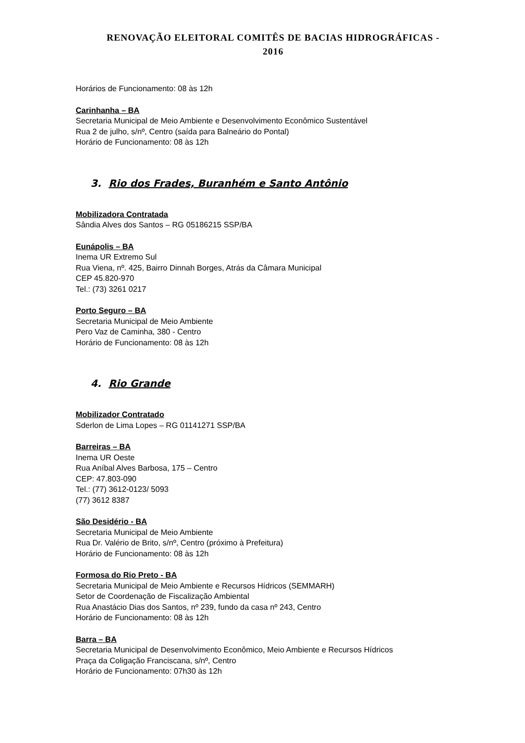RENOVAÇÃO ELEITORAL COMITÊS DE BACIAS HIDROGRÁFICAS -
2016
Horários de Funcionamento: 08 às 12h
Carinhanha – BA
Secretaria Municipal de Meio Ambiente e Desenvolvimento Econômico Sustentável
Rua 2 de julho, s/nº, Centro (saída para Balneário do Pontal)
Horário de Funcionamento: 08 às 12h
3. Rio dos Frades, Buranhém e Santo Antônio
Mobilizadora Contratada
Sândia Alves dos Santos – RG 05186215 SSP/BA
Eunápolis – BA
Inema UR Extremo Sul
Rua Viena, nº. 425, Bairro Dinnah Borges, Atrás da Câmara Municipal
CEP 45.820-970
Tel.: (73) 3261 0217
Porto Seguro – BA
Secretaria Municipal de Meio Ambiente
Pero Vaz de Caminha, 380 - Centro
Horário de Funcionamento: 08 às 12h
4. Rio Grande
Mobilizador Contratado
Sderlon de Lima Lopes – RG 01141271 SSP/BA
Barreiras – BA
Inema UR Oeste
Rua Aníbal Alves Barbosa, 175 – Centro
CEP: 47.803-090
Tel.: (77) 3612-0123/ 5093
(77) 3612 8387
São Desidério - BA
Secretaria Municipal de Meio Ambiente
Rua Dr. Valério de Brito, s/nº, Centro (próximo à Prefeitura)
Horário de Funcionamento: 08 às 12h
Formosa do Rio Preto - BA
Secretaria Municipal de Meio Ambiente e Recursos Hídricos (SEMMARH)
Setor de Coordenação de Fiscalização Ambiental
Rua Anastácio Dias dos Santos, nº 239, fundo da casa nº 243, Centro
Horário de Funcionamento: 08 às 12h
Barra – BA
Secretaria Municipal de Desenvolvimento Econômico, Meio Ambiente e Recursos Hídricos
Praça da Coligação Franciscana, s/nº, Centro
Horário de Funcionamento: 07h30 às 12h